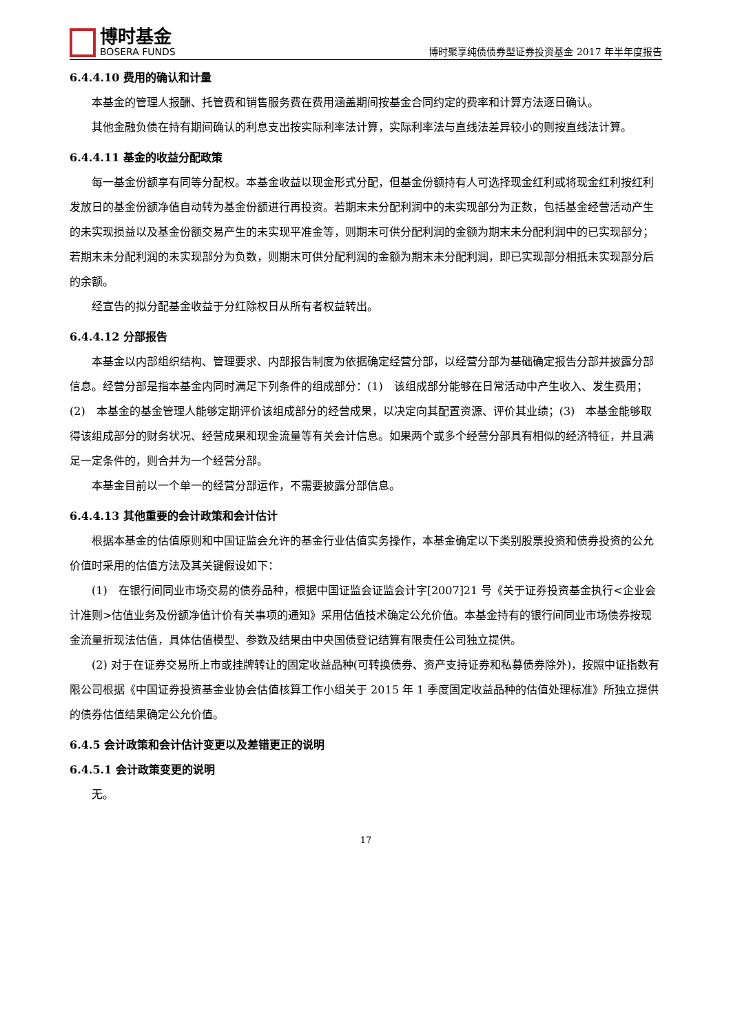博时基金
BOSERA FUNDS
博时聚享纯债债券型证券投资基金 2017 年半年度报告
6.4.4.10 费用的确认和计量
本基金的管理人报酬、托管费和销售服务费在费用涵盖期间按基金合同约定的费率和计算方法逐日确认。
其他金融负债在持有期间确认的利息支出按实际利率法计算，实际利率法与直线法差异较小的则按直线法计算。
6.4.4.11 基金的收益分配政策
每一基金份额享有同等分配权。本基金收益以现金形式分配，但基金份额持有人可选择现金红利或将现金红利按红利发放日的基金份额净值自动转为基金份额进行再投资。若期末未分配利润中的未实现部分为正数，包括基金经营活动产生的未实现损益以及基金份额交易产生的未实现平准金等，则期末可供分配利润的金额为期末未分配利润中的已实现部分；若期末未分配利润的未实现部分为负数，则期末可供分配利润的金额为期末未分配利润，即已实现部分相抵未实现部分后的余额。
经宣告的拟分配基金收益于分红除权日从所有者权益转出。
6.4.4.12 分部报告
本基金以内部组织结构、管理要求、内部报告制度为依据确定经营分部，以经营分部为基础确定报告分部并披露分部信息。经营分部是指本基金内同时满足下列条件的组成部分：(1)　该组成部分能够在日常活动中产生收入、发生费用；(2)　本基金的基金管理人能够定期评价该组成部分的经营成果，以决定向其配置资源、评价其业绩；(3)　本基金能够取得该组成部分的财务状况、经营成果和现金流量等有关会计信息。如果两个或多个经营分部具有相似的经济特征，并且满足一定条件的，则合并为一个经营分部。
本基金目前以一个单一的经营分部运作，不需要披露分部信息。
6.4.4.13 其他重要的会计政策和会计估计
根据本基金的估值原则和中国证监会允许的基金行业估值实务操作，本基金确定以下类别股票投资和债券投资的公允价值时采用的估值方法及其关键假设如下：
(1)　在银行间同业市场交易的债券品种，根据中国证监会证监会计字[2007]21 号《关于证券投资基金执行<企业会计准则>估值业务及份额净值计价有关事项的通知》采用估值技术确定公允价值。本基金持有的银行间同业市场债券按现金流量折现法估值，具体估值模型、参数及结果由中央国债登记结算有限责任公司独立提供。
(2) 对于在证券交易所上市或挂牌转让的固定收益品种(可转换债券、资产支持证券和私募债券除外)，按照中证指数有限公司根据《中国证券投资基金业协会估值核算工作小组关于 2015 年 1 季度固定收益品种的估值处理标准》所独立提供的债券估值结果确定公允价值。
6.4.5 会计政策和会计估计变更以及差错更正的说明
6.4.5.1 会计政策变更的说明
无。
17